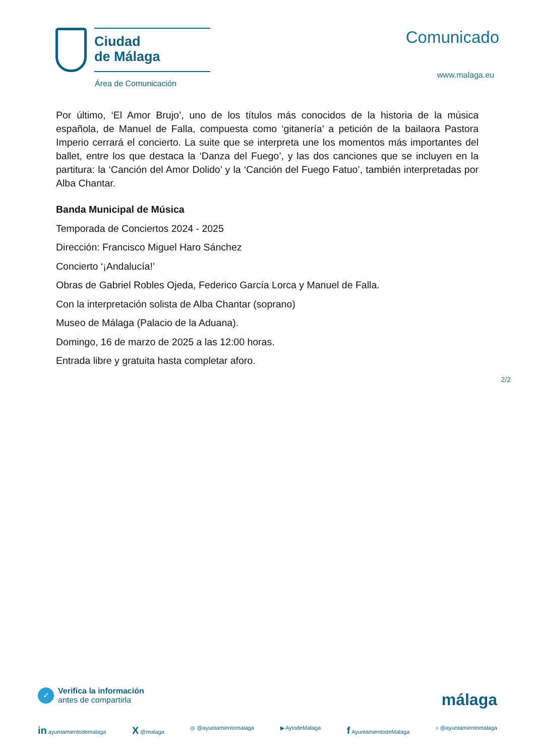Ciudad
de Málaga
Área de Comunicación
Comunicado
www.malaga.eu
Por último, ‘El Amor Brujo’, uno de los títulos más conocidos de la historia de la música española, de Manuel de Falla, compuesta como ‘gitanería’ a petición de la bailaora Pastora Imperio cerrará el concierto. La suite que se interpreta une los momentos más importantes del ballet, entre los que destaca la ‘Danza del Fuego’, y las dos canciones que se incluyen en la partitura: la ‘Canción del Amor Dolido’ y la ‘Canción del Fuego Fatuo’, también interpretadas por Alba Chantar.
Banda Municipal de Música
Temporada de Conciertos 2024 - 2025
Dirección: Francisco Miguel Haro Sánchez
Concierto ‘¡Andalucía!’
Obras de Gabriel Robles Ojeda, Federico García Lorca y Manuel de Falla.
Con la interpretación solista de Alba Chantar (soprano)
Museo de Málaga (Palacio de la Aduana).
Domingo, 16 de marzo de 2025 a las 12:00 horas.
Entrada libre y gratuita hasta completar aforo.
2/2
✓
Verifica la información
antes de compartirla
málaga
in ayuntamientodemalaga X @malaga ◎ @ayuntamientomalaga ▶ AytodeMalaga f AyuntamientodeMalaga ♪ @ayuntamientomalaga